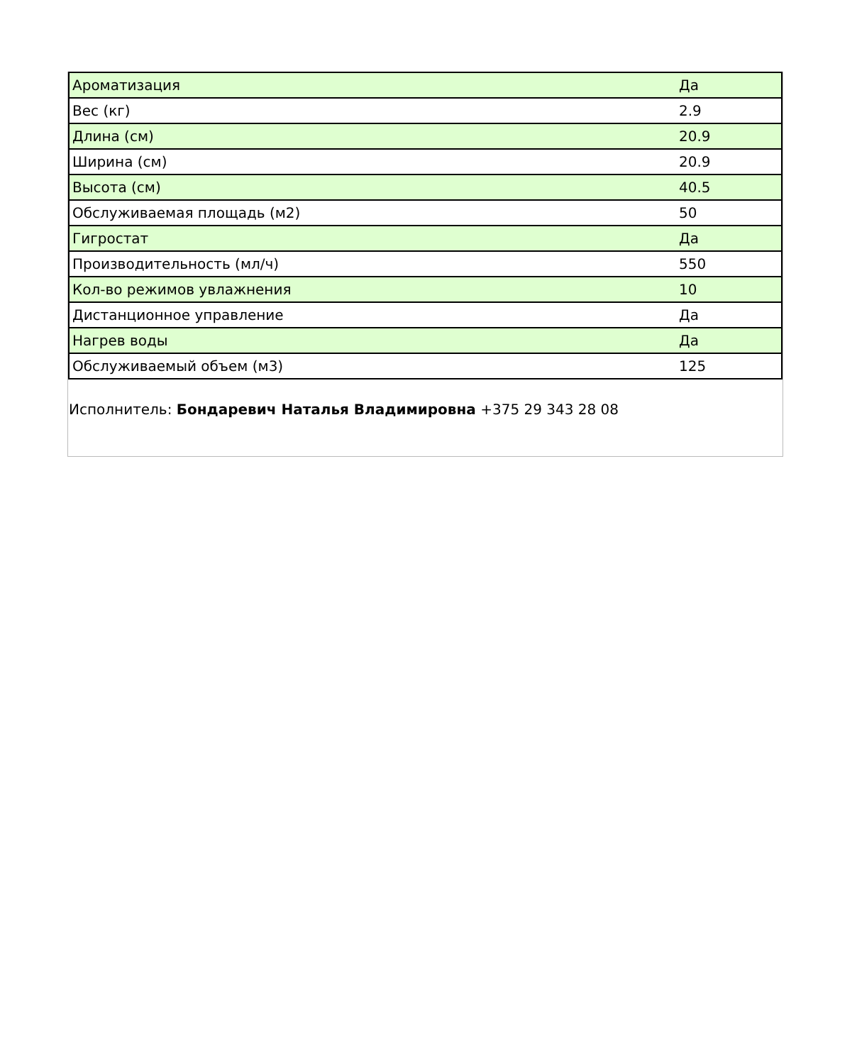| Ароматизация | Да |
| Вес (кг) | 2.9 |
| Длина (см) | 20.9 |
| Ширина (см) | 20.9 |
| Высота (см) | 40.5 |
| Обслуживаемая площадь (м2) | 50 |
| Гигростат | Да |
| Производительность (мл/ч) | 550 |
| Кол-во режимов увлажнения | 10 |
| Дистанционное управление | Да |
| Нагрев воды | Да |
| Обслуживаемый объем (м3) | 125 |
Исполнитель: Бондаревич Наталья Владимировна +375 29 343 28 08